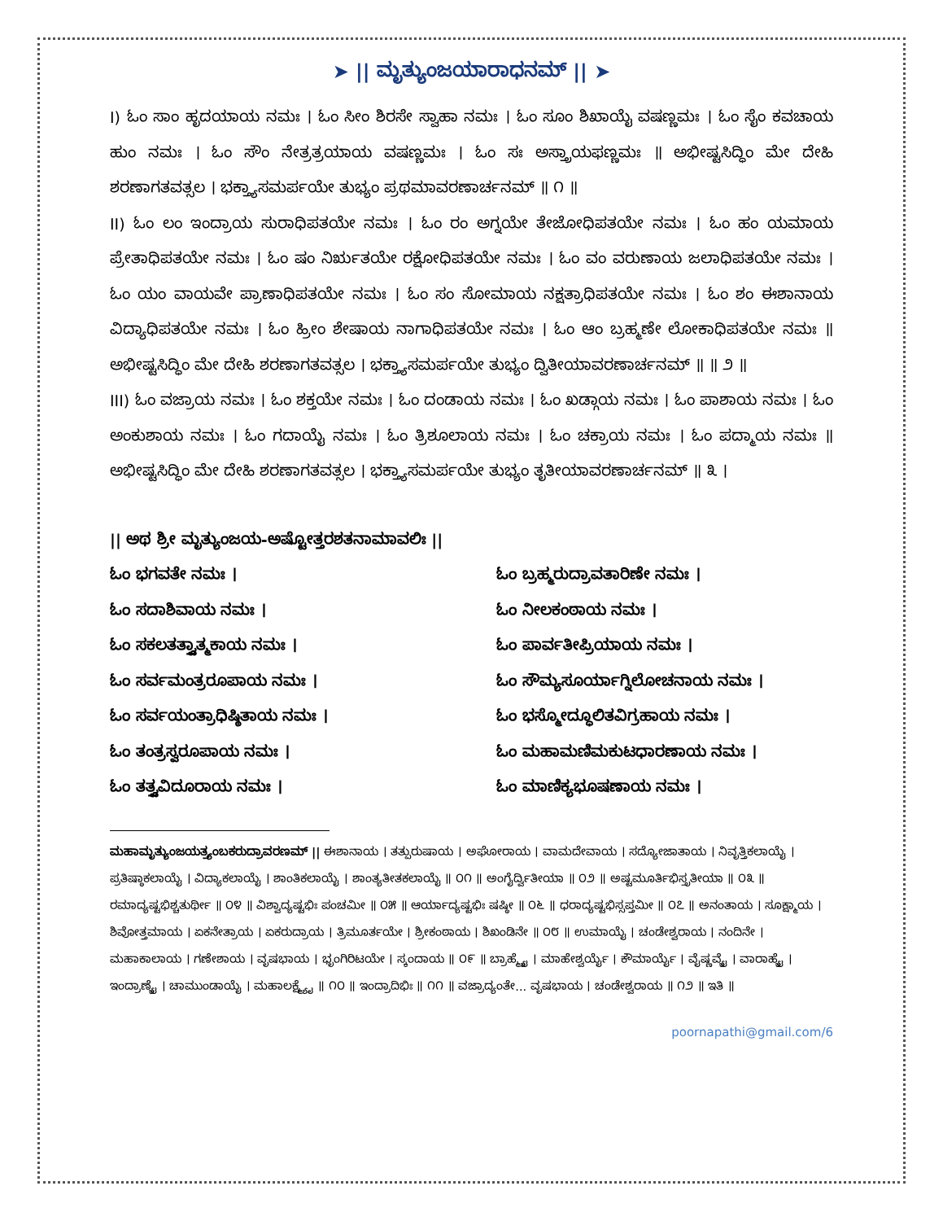➤ || ಮೃತ್ಯುಂಜಯಾರಾಧನಮ್ || ➤
I) ಓಂ ಸಾಂ ಹೃದಯಾಯ ನಮಃ । ಓಂ ಸೀಂ ಶಿರಸೇ ಸ್ವಾಹಾ ನಮಃ । ಓಂ ಸೂಂ ಶಿಖಾಯೈ ವಷಣ್ಣಮಃ । ಓಂ ಸೈಂ ಕವಚಾಯ ಹುಂ ನಮಃ । ಓಂ ಸೌಂ ನೇತ್ರತ್ರಯಾಯ ವಷಣ್ಣಮಃ । ಓಂ ಸಃ ಅಸ್ತ್ರಾಯಫಣ್ಣಮಃ ॥ ಅಭೀಷ್ಟಸಿದ್ಧಿಂ ಮೇ ದೇಹಿ ಶರಣಾಗತವತ್ಸಲ । ಭಕ್ತ್ಯಾಸಮರ್ಪಯೇ ತುಭ್ಯಂ ಪ್ರಥಮಾವರಣಾರ್ಚನಮ್ ॥ ೧ ॥
II) ಓಂ ಲಂ ಇಂದ್ರಾಯ ಸುರಾಧಿಪತಯೇ ನಮಃ । ಓಂ ರಂ ಅಗ್ನಯೇ ತೇಜೋಧಿಪತಯೇ ನಮಃ । ಓಂ ಹಂ ಯಮಾಯ ಪ್ರೇತಾಧಿಪತಯೇ ನಮಃ । ಓಂ ಷಂ ನಿರ್ಋತಯೇ ರಕ್ಷೋಧಿಪತಯೇ ನಮಃ । ಓಂ ವಂ ವರುಣಾಯ ಜಲಾಧಿಪತಯೇ ನಮಃ । ಓಂ ಯಂ ವಾಯವೇ ಪ್ರಾಣಾಧಿಪತಯೇ ನಮಃ । ಓಂ ಸಂ ಸೋಮಾಯ ನಕ್ಷತ್ರಾಧಿಪತಯೇ ನಮಃ । ಓಂ ಶಂ ಈಶಾನಾಯ ವಿದ್ಯಾಧಿಪತಯೇ ನಮಃ । ಓಂ ಹ್ರೀಂ ಶೇಷಾಯ ನಾಗಾಧಿಪತಯೇ ನಮಃ । ಓಂ ಆಂ ಬ್ರಹ್ಮಣೇ ಲೋಕಾಧಿಪತಯೇ ನಮಃ ॥ ಅಭೀಷ್ಟಸಿದ್ಧಿಂ ಮೇ ದೇಹಿ ಶರಣಾಗತವತ್ಸಲ । ಭಕ್ತ್ಯಾಸಮರ್ಪಯೇ ತುಭ್ಯಂ ದ್ವಿತೀಯಾವರಣಾರ್ಚನಮ್ ॥ ॥ ೨ ॥
III) ಓಂ ವಜ್ರಾಯ ನಮಃ । ಓಂ ಶಕ್ತಯೇ ನಮಃ । ಓಂ ದಂಡಾಯ ನಮಃ । ಓಂ ಖಡ್ಗಾಯ ನಮಃ । ಓಂ ಪಾಶಾಯ ನಮಃ । ಓಂ ಅಂಕುಶಾಯ ನಮಃ । ಓಂ ಗದಾಯೈ ನಮಃ । ಓಂ ತ್ರಿಶೂಲಾಯ ನಮಃ । ಓಂ ಚಕ್ರಾಯ ನಮಃ । ಓಂ ಪದ್ಮಾಯ ನಮಃ ॥ ಅಭೀಷ್ಟಸಿದ್ಧಿಂ ಮೇ ದೇಹಿ ಶರಣಾಗತವತ್ಸಲ । ಭಕ್ತ್ಯಾಸಮರ್ಪಯೇ ತುಭ್ಯಂ ತೃತೀಯಾವರಣಾರ್ಚನಮ್ ॥ ೩ ।
|| ಅಥ ಶ್ರೀ ಮೃತ್ಯುಂಜಯ-ಅಷ್ಟೋತ್ತರಶತನಾಮಾವಲಿಃ ||
ಓಂ ಭಗವತೇ ನಮಃ ।
ಓಂ ಬ್ರಹ್ಮರುದ್ರಾವತಾರಿಣೇ ನಮಃ ।
ಓಂ ಸದಾಶಿವಾಯ ನಮಃ ।
ಓಂ ನೀಲಕಂಠಾಯ ನಮಃ ।
ಓಂ ಸಕಲತತ್ತ್ವಾತ್ಮಕಾಯ ನಮಃ ।
ಓಂ ಪಾರ್ವತೀಪ್ರಿಯಾಯ ನಮಃ ।
ಓಂ ಸರ್ವಮಂತ್ರರೂಪಾಯ ನಮಃ ।
ಓಂ ಸೌಮ್ಯಸೂರ್ಯಾಗ್ನಿಲೋಚನಾಯ ನಮಃ ।
ಓಂ ಸರ್ವಯಂತ್ರಾಧಿಷ್ಠಿತಾಯ ನಮಃ ।
ಓಂ ಭಸ್ಮೋದ್ಧೂಲಿತವಿಗ್ರಹಾಯ ನಮಃ ।
ಓಂ ತಂತ್ರಸ್ವರೂಪಾಯ ನಮಃ ।
ಓಂ ಮಹಾಮಣಿಮಕುಟಧಾರಣಾಯ ನಮಃ ।
ಓಂ ತತ್ತ್ವವಿದೂರಾಯ ನಮಃ ।
ಓಂ ಮಾಣಿಕ್ಯಭೂಷಣಾಯ ನಮಃ ।
ಮಹಾಮೃತ್ಯುಂಜಯತ್ರ್ಯಂಬಕರುದ್ರಾವರಣಮ್ || ಈಶಾನಾಯ । ತತ್ಪುರುಷಾಯ । ಅಘೋರಾಯ । ವಾಮದೇವಾಯ । ಸದ್ಯೋಜಾತಾಯ । ನಿವೃತ್ತಿಕಲಾಯೈ । ಪ್ರತಿಷ್ಠಾಕಲಾಯೈ । ವಿದ್ಯಾಕಲಾಯೈ । ಶಾಂತಿಕಲಾಯೈ । ಶಾಂತ್ಯತೀತಕಲಾಯೈ ॥ ೦೧ ॥ ಅಂಗೈರ್ದ್ವಿತೀಯಾ ॥ ೦೨ ॥ ಅಷ್ಟಮೂರ್ತಿಭಿಸ್ತೃತೀಯಾ ॥ ೦೩ ॥ ರಮಾದ್ಯಷ್ಟಭಿಶ್ಚತುರ್ಥೀ ॥ ೦೪ ॥ ವಿಶ್ವಾದ್ಯಷ್ಟಭಿಃ ಪಂಚಮೀ ॥ ೦೫ ॥ ಆರ್ಯಾದ್ಯಷ್ಟಭಿಃ ಷಷ್ಠೀ ॥ ೦೬ ॥ ಧರಾದ್ಯಷ್ಟಭಿಸ್ಸಪ್ತಮೀ ॥ ೦೭ ॥ ಅನಂತಾಯ । ಸೂಕ್ಷ್ಮಾಯ । ಶಿವೋತ್ತಮಾಯ । ಏಕನೇತ್ರಾಯ । ಏಕರುದ್ರಾಯ । ತ್ರಿಮೂರ್ತಯೇ । ಶ್ರೀಕಂಠಾಯ । ಶಿಖಂಡಿನೇ ॥ ೦೮ ॥ ಉಮಾಯೈ । ಚಂಡೇಶ್ವರಾಯ । ನಂದಿನೇ । ಮಹಾಕಾಲಾಯ । ಗಣೇಶಾಯ । ವೃಷಭಾಯ । ಭೃಂಗಿರಿಟಯೇ । ಸ್ಕಂದಾಯ ॥ ೦೯ ॥ ಬ್ರಾಹ್ಮ್ಯೈ । ಮಾಹೇಶ್ವರ್ಯೈ । ಕೌಮಾರ್ಯೈ । ವೈಷ್ಣವ್ಯೈ । ವಾರಾಹ್ಯೈ । ಇಂದ್ರಾಣ್ಯೈ । ಚಾಮುಂಡಾಯೈ । ಮಹಾಲಕ್ಷ್ಮ್ಯೈ ॥ ೧೦ ॥ ಇಂದ್ರಾದಿಭಿಃ ॥ ೧೧ ॥ ವಜ್ರಾದ್ಯಂತೇ... ವೃಷಭಾಯ । ಚಂಡೇಶ್ವರಾಯ ॥ ೧೨ ॥ ಇತಿ ॥
poornapathi@gmail.com/6